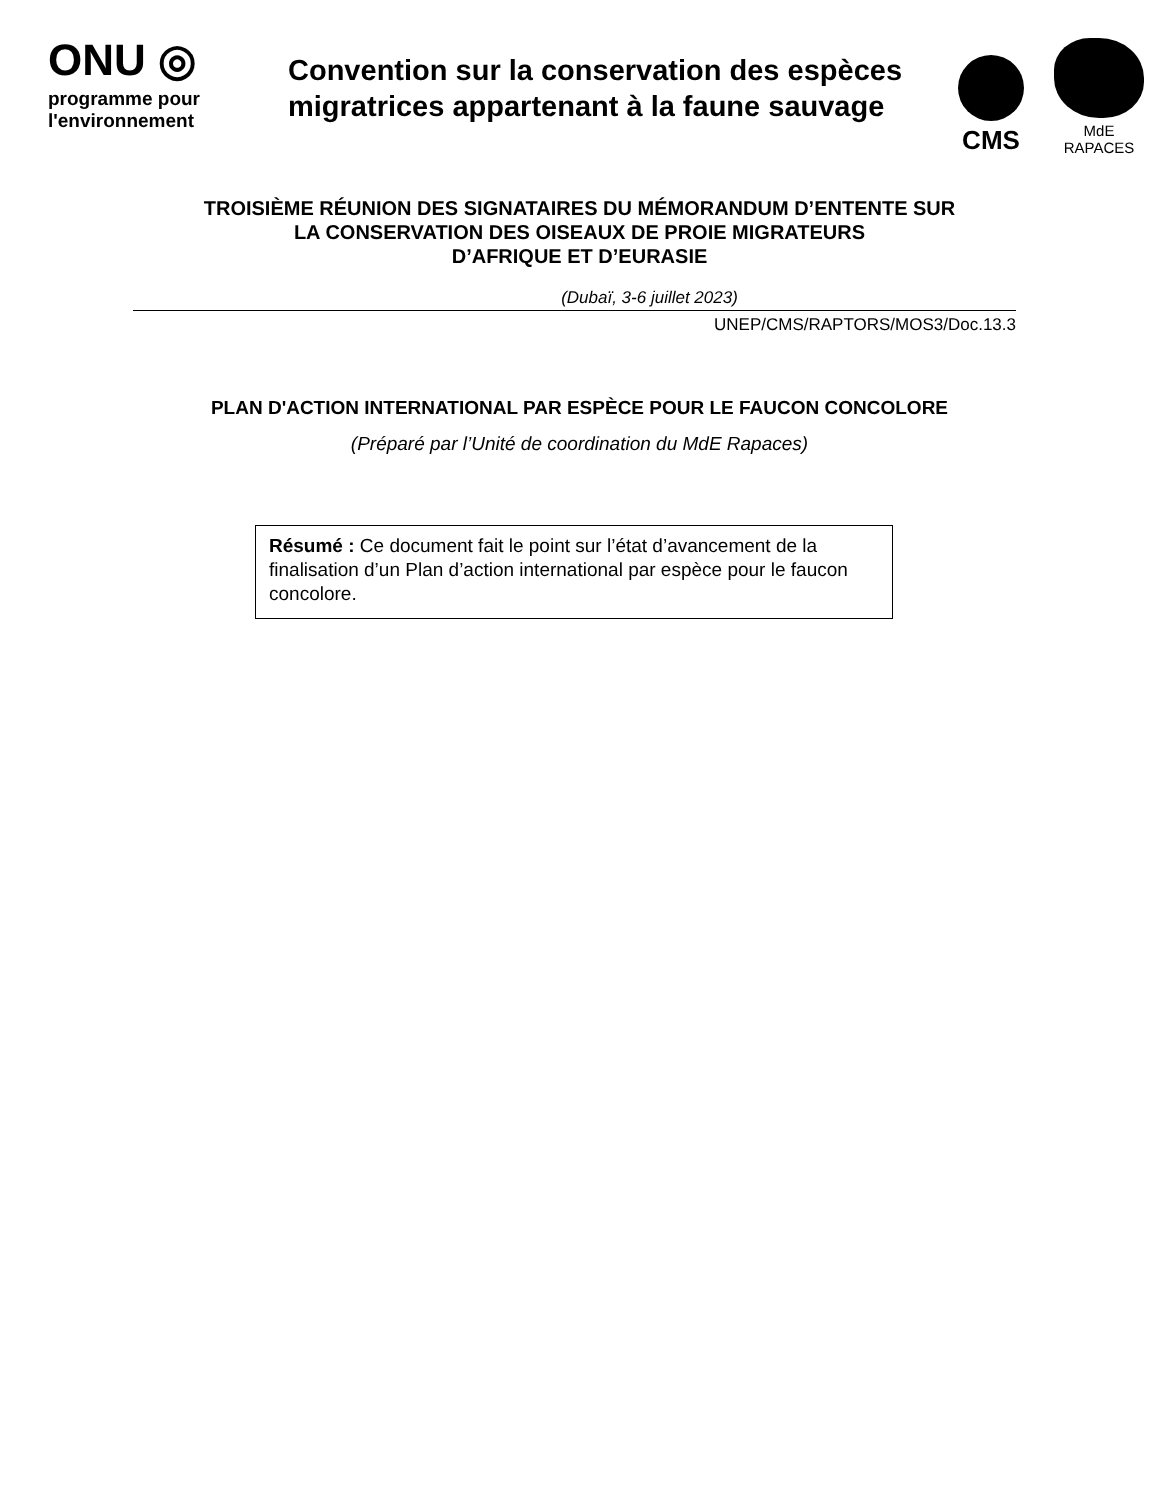ONU ◎
programme pour l'environnement
Convention sur la conservation des espèces migratrices appartenant à la faune sauvage
CMS
MdE
RAPACES
TROISIÈME RÉUNION DES SIGNATAIRES DU MÉMORANDUM D’ENTENTE SUR
LA CONSERVATION DES OISEAUX DE PROIE MIGRATEURS
D’AFRIQUE ET D’EURASIE
(Dubaï, 3-6 juillet 2023)
UNEP/CMS/RAPTORS/MOS3/Doc.13.3
PLAN D'ACTION INTERNATIONAL PAR ESPÈCE POUR LE FAUCON CONCOLORE
(Préparé par l’Unité de coordination du MdE Rapaces)
Résumé : Ce document fait le point sur l’état d’avancement de la finalisation d’un Plan d’action international par espèce pour le faucon concolore.